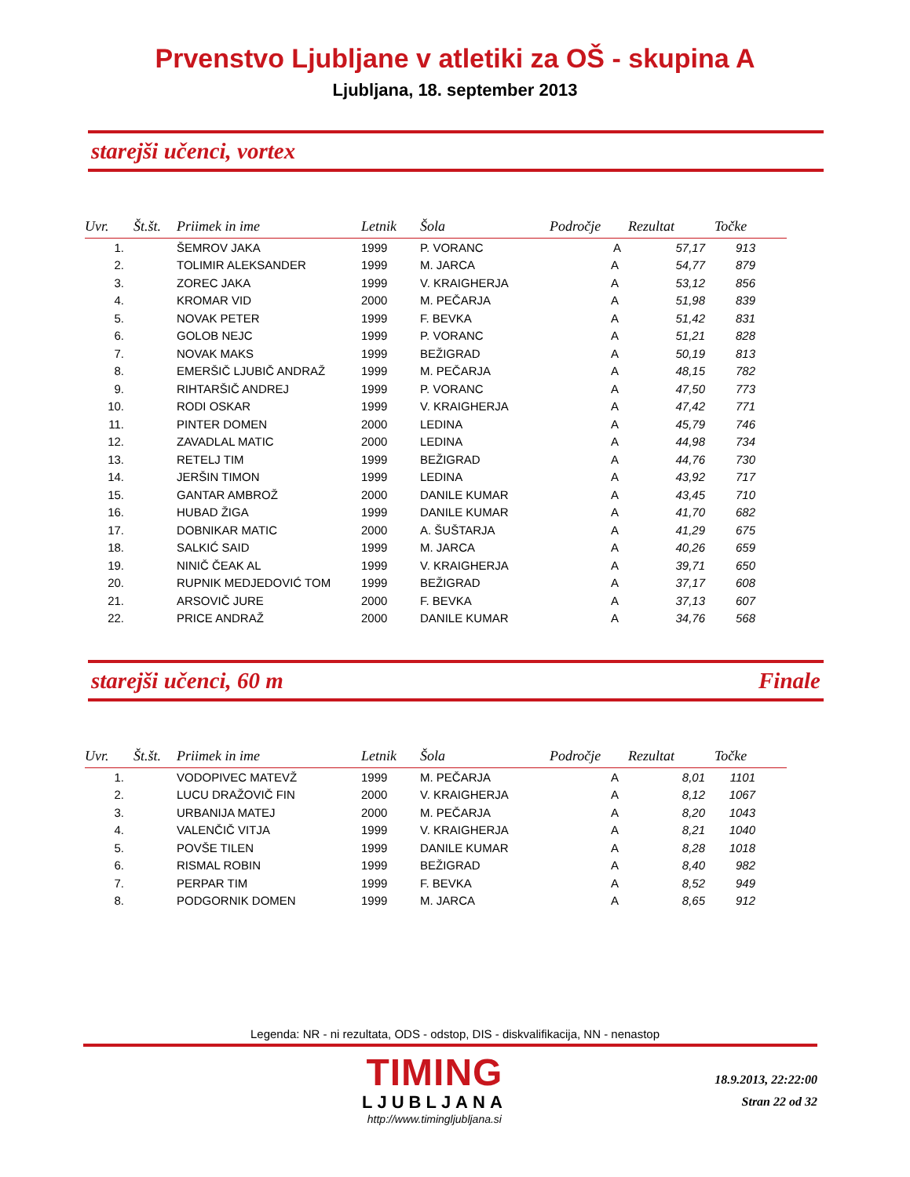Prvenstvo Ljubljane v atletiki za OŠ - skupina A
Ljubljana, 18. september 2013
starejši učenci, vortex
| Uvr. | Št.št. | Priimek in ime | Letnik | Šola | Področje | Rezultat | Točke |
| --- | --- | --- | --- | --- | --- | --- | --- |
| 1. | | ŠEMROV JAKA | 1999 | P. VORANC | A | 57,17 | 913 |
| 2. | | TOLIMIR ALEKSANDER | 1999 | M. JARCA | A | 54,77 | 879 |
| 3. | | ZOREC JAKA | 1999 | V. KRAIGHERJA | A | 53,12 | 856 |
| 4. | | KROMAR VID | 2000 | M. PEČARJA | A | 51,98 | 839 |
| 5. | | NOVAK PETER | 1999 | F. BEVKA | A | 51,42 | 831 |
| 6. | | GOLOB NEJC | 1999 | P. VORANC | A | 51,21 | 828 |
| 7. | | NOVAK MAKS | 1999 | BEŽIGRAD | A | 50,19 | 813 |
| 8. | | EMERŠIČ LJUBIČ ANDRAŽ | 1999 | M. PEČARJA | A | 48,15 | 782 |
| 9. | | RIHTARŠIČ ANDREJ | 1999 | P. VORANC | A | 47,50 | 773 |
| 10. | | RODI OSKAR | 1999 | V. KRAIGHERJA | A | 47,42 | 771 |
| 11. | | PINTER DOMEN | 2000 | LEDINA | A | 45,79 | 746 |
| 12. | | ZAVADLAL MATIC | 2000 | LEDINA | A | 44,98 | 734 |
| 13. | | RETELJ TIM | 1999 | BEŽIGRAD | A | 44,76 | 730 |
| 14. | | JERŠIN TIMON | 1999 | LEDINA | A | 43,92 | 717 |
| 15. | | GANTAR AMBROŽ | 2000 | DANILE KUMAR | A | 43,45 | 710 |
| 16. | | HUBAD ŽIGA | 1999 | DANILE KUMAR | A | 41,70 | 682 |
| 17. | | DOBNIKAR MATIC | 2000 | A. ŠUŠTARJA | A | 41,29 | 675 |
| 18. | | SALKIĆ SAID | 1999 | M. JARCA | A | 40,26 | 659 |
| 19. | | NINIČ ČEAK AL | 1999 | V. KRAIGHERJA | A | 39,71 | 650 |
| 20. | | RUPNIK MEDJEDOVIĆ TOM | 1999 | BEŽIGRAD | A | 37,17 | 608 |
| 21. | | ARSOVIČ JURE | 2000 | F. BEVKA | A | 37,13 | 607 |
| 22. | | PRICE ANDRAŽ | 2000 | DANILE KUMAR | A | 34,76 | 568 |
starejši učenci, 60 m Finale
| Uvr. | Št.št. | Priimek in ime | Letnik | Šola | Področje | Rezultat | Točke |
| --- | --- | --- | --- | --- | --- | --- | --- |
| 1. | | VODOPIVEC MATEVŽ | 1999 | M. PEČARJA | A | 8,01 | 1101 |
| 2. | | LUCU DRAŽOVIČ FIN | 2000 | V. KRAIGHERJA | A | 8,12 | 1067 |
| 3. | | URBANIJA MATEJ | 2000 | M. PEČARJA | A | 8,20 | 1043 |
| 4. | | VALENČIČ VITJA | 1999 | V. KRAIGHERJA | A | 8,21 | 1040 |
| 5. | | POVŠE TILEN | 1999 | DANILE KUMAR | A | 8,28 | 1018 |
| 6. | | RISMAL ROBIN | 1999 | BEŽIGRAD | A | 8,40 | 982 |
| 7. | | PERPAR TIM | 1999 | F. BEVKA | A | 8,52 | 949 |
| 8. | | PODGORNIK DOMEN | 1999 | M. JARCA | A | 8,65 | 912 |
Legenda: NR - ni rezultata, ODS - odstop, DIS - diskvalifikacija, NN - nenastop
TIMING
LJUBLJANA
http://www.timingljubljana.si
18.9.2013, 22:22:00
Stran 22 od 32